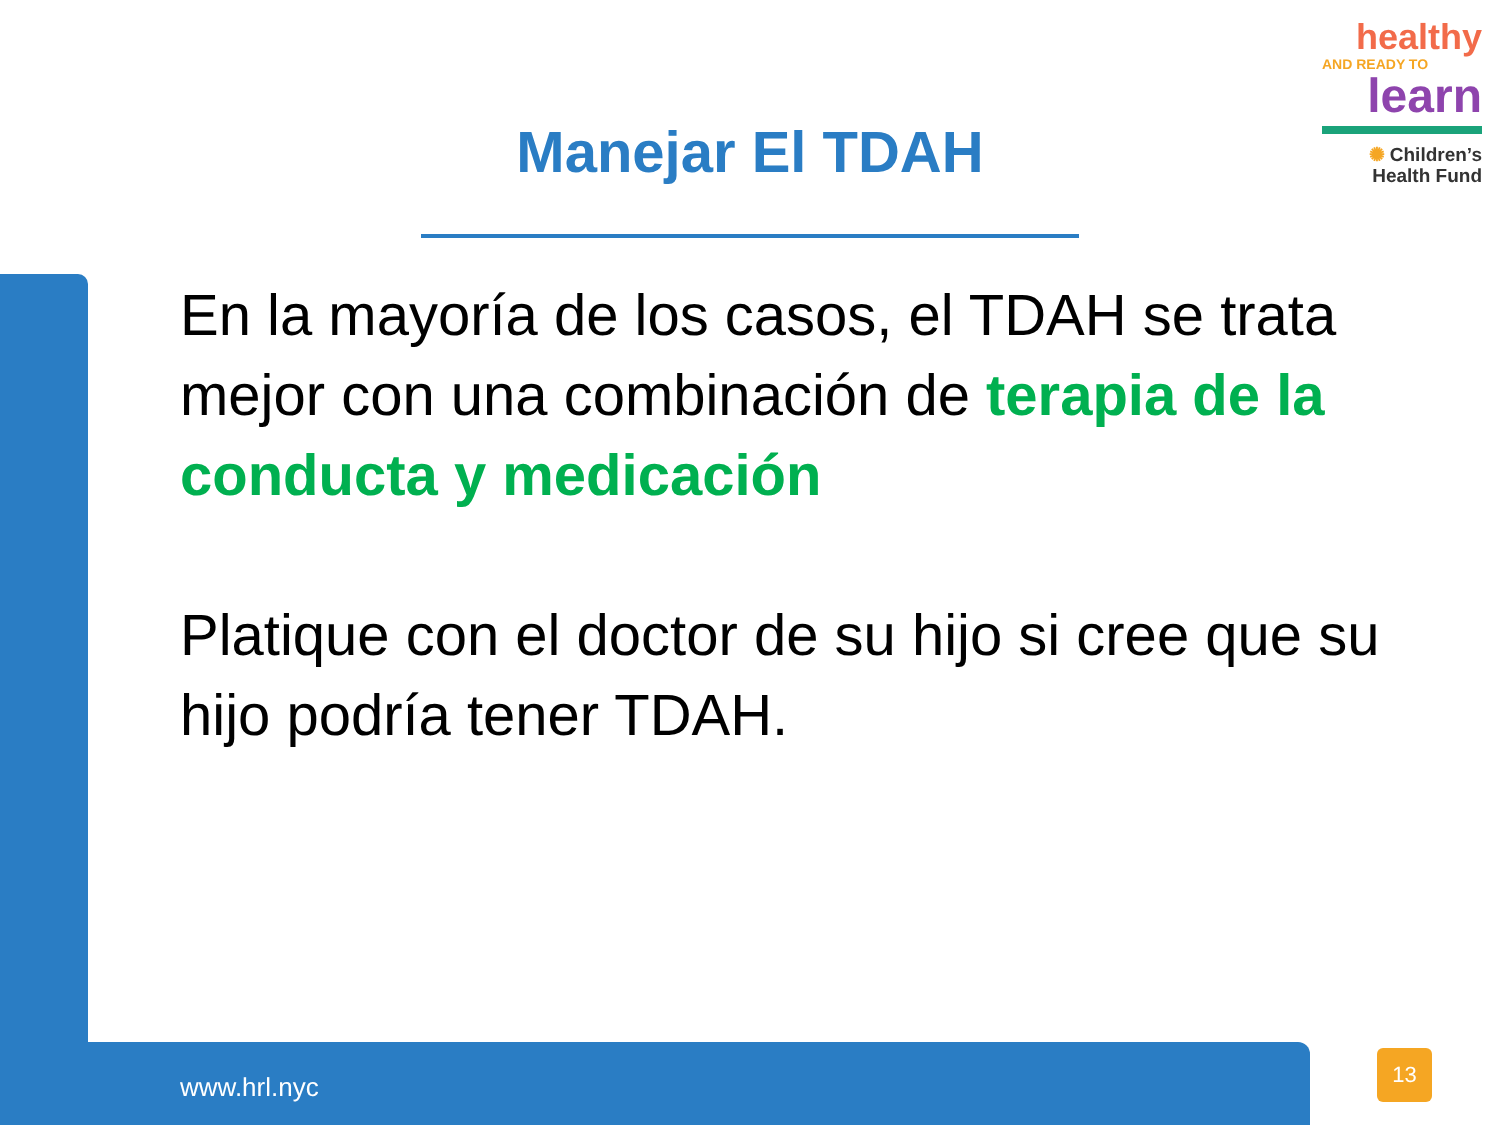healthy
AND READY TO
learn
✺ Children’s
Health Fund
Manejar El TDAH
En la mayoría de los casos, el TDAH se trata mejor con una combinación de terapia de la conducta y medicación
Platique con el doctor de su hijo si cree que su hijo podría tener TDAH.
www.hrl.nyc
13